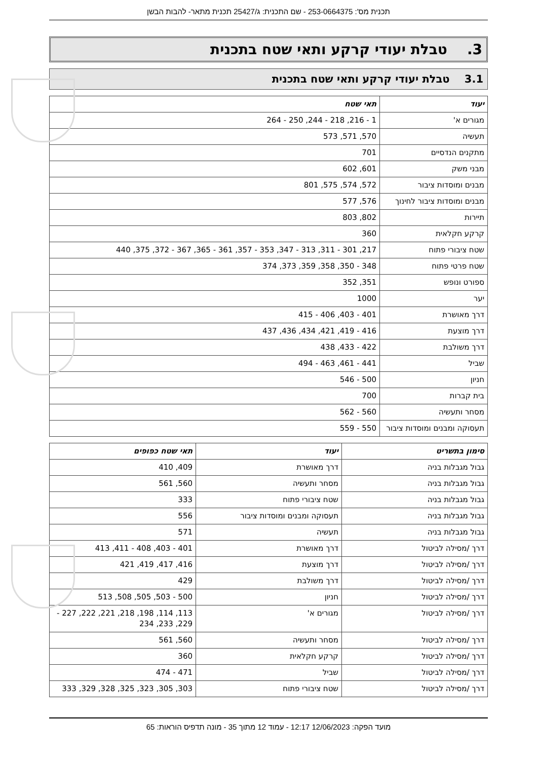תכנית מס': 253-0664375 - שם התכנית: ג/25427 תכנית מתאר- להבות הבשן
3. טבלת יעודי קרקע ותאי שטח בתכנית
3.1 טבלת יעודי קרקע ותאי שטח בתכנית
| יעוד | תאי שטח |
| --- | --- |
| מגורים א' | 1 - 216, 218 - 244, 250 - 264 |
| תעשיה | 570, 571, 573 |
| מתקנים הנדסיים | 701 |
| מבני משק | 601, 602 |
| מבנים ומוסדות ציבור | 572, 574, 575, 801 |
| מבנים ומוסדות ציבור לחינוך | 576, 577 |
| תיירות | 802, 803 |
| קרקע חקלאית | 360 |
| שטח ציבורי פתוח | 217, 301 - 311, 313 - 347, 353 - 357, 361 - 365, 367 - 372, 375, 440 |
| שטח פרטי פתוח | 348 - 350, 358, 359, 373, 374 |
| ספורט ונופש | 351, 352 |
| יער | 1000 |
| דרך מאושרת | 401 - 403, 406 - 415 |
| דרך מוצעת | 416 - 419, 421, 434, 436, 437 |
| דרך משולבת | 422 - 433, 438 |
| שביל | 441 - 461, 463 - 494 |
| חניון | 500 - 546 |
| בית קברות | 700 |
| מסחר ותעשיה | 560 - 562 |
| תעסוקה ומבנים ומוסדות ציבור | 550 - 559 |
| סימון בתשריט | יעוד | תאי שטח כפופים |
| --- | --- | --- |
| גבול מגבלות בניה | דרך מאושרת | 409, 410 |
| גבול מגבלות בניה | מסחר ותעשיה | 560, 561 |
| גבול מגבלות בניה | שטח ציבורי פתוח | 333 |
| גבול מגבלות בניה | תעסוקה ומבנים ומוסדות ציבור | 556 |
| גבול מגבלות בניה | תעשיה | 571 |
| דרך /מסילה לביטול | דרך מאושרת | 401 - 403, 408 - 411, 413 |
| דרך /מסילה לביטול | דרך מוצעת | 416, 417, 419, 421 |
| דרך /מסילה לביטול | דרך משולבת | 429 |
| דרך /מסילה לביטול | חניון | 500 - 503, 505, 508, 513 |
| דרך /מסילה לביטול | מגורים א' | 113, 114, 198, 218, 221, 222, 227 - 229, 233, 234 |
| דרך /מסילה לביטול | מסחר ותעשיה | 560, 561 |
| דרך /מסילה לביטול | קרקע חקלאית | 360 |
| דרך /מסילה לביטול | שביל | 471 - 474 |
| דרך /מסילה לביטול | שטח ציבורי פתוח | 303, 305, 323, 325, 328, 329, 333 |
מועד הפקה: 12/06/2023 12:17 - עמוד 12 מתוך 35 - מונה תדפיס הוראות: 65